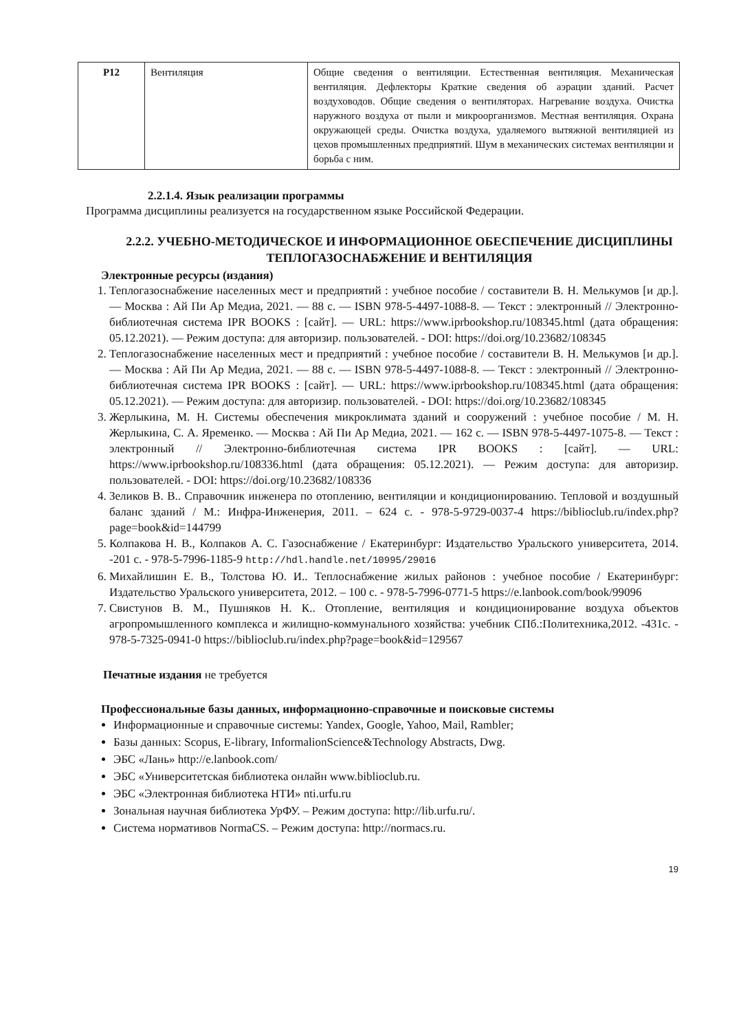| Р12 | Вентиляция | Общие сведения о вентиляции. Естественная вентиляция. Механическая вентиляция. Дефлекторы Краткие сведения об аэрации зданий. Расчет воздуховодов. Общие сведения о вентиляторах. Нагревание воздуха. Очистка наружного воздуха от пыли и микроорганизмов. Местная вентиляция. Охрана окружающей среды. Очистка воздуха, удаляемого вытяжной вентиляцией из цехов промышленных предприятий. Шум в механических системах вентиляции и борьба с ним. |
2.2.1.4. Язык реализации программы
Программа дисциплины реализуется на государственном языке Российской Федерации.
2.2.2. УЧЕБНО-МЕТОДИЧЕСКОЕ И ИНФОРМАЦИОННОЕ ОБЕСПЕЧЕНИЕ ДИСЦИПЛИНЫ ТЕПЛОГАЗОСНАБЖЕНИЕ И ВЕНТИЛЯЦИЯ
Электронные ресурсы (издания)
1. Теплогазоснабжение населенных мест и предприятий : учебное пособие / составители В. Н. Мелькумов [и др.]. — Москва : Ай Пи Ар Медиа, 2021. — 88 с. — ISBN 978-5-4497-1088-8. — Текст : электронный // Электронно-библиотечная система IPR BOOKS : [сайт]. — URL: https://www.iprbookshop.ru/108345.html (дата обращения: 05.12.2021). — Режим доступа: для авторизир. пользователей. - DOI: https://doi.org/10.23682/108345
2. Теплогазоснабжение населенных мест и предприятий : учебное пособие / составители В. Н. Мелькумов [и др.]. — Москва : Ай Пи Ар Медиа, 2021. — 88 с. — ISBN 978-5-4497-1088-8. — Текст : электронный // Электронно-библиотечная система IPR BOOKS : [сайт]. — URL: https://www.iprbookshop.ru/108345.html (дата обращения: 05.12.2021). — Режим доступа: для авторизир. пользователей. - DOI: https://doi.org/10.23682/108345
3. Жерлыкина, М. Н. Системы обеспечения микроклимата зданий и сооружений : учебное пособие / М. Н. Жерлыкина, С. А. Яременко. — Москва : Ай Пи Ар Медиа, 2021. — 162 с. — ISBN 978-5-4497-1075-8. — Текст : электронный // Электронно-библиотечная система IPR BOOKS : [сайт]. — URL: https://www.iprbookshop.ru/108336.html (дата обращения: 05.12.2021). — Режим доступа: для авторизир. пользователей. - DOI: https://doi.org/10.23682/108336
4. Зеликов В. В.. Справочник инженера по отоплению, вентиляции и кондиционированию. Тепловой и воздушный баланс зданий / М.: Инфра-Инженерия, 2011. – 624 с. - 978-5-9729-0037-4 https://biblioclub.ru/index.php?page=book&id=144799
5. Колпакова Н. В., Колпаков А. С. Газоснабжение / Екатеринбург: Издательство Уральского университета, 2014. -201 с. - 978-5-7996-1185-9 http://hdl.handle.net/10995/29016
6. Михайлишин Е. В., Толстова Ю. И.. Теплоснабжение жилых районов : учебное пособие / Екатеринбург: Издательство Уральского университета, 2012. – 100 с. - 978-5-7996-0771-5 https://e.lanbook.com/book/99096
7. Свистунов В. М., Пушняков Н. К.. Отопление, вентиляция и кондиционирование воздуха объектов агропромышленного комплекса и жилищно-коммунального хозяйства: учебник СПб.:Политехника,2012. -431с. - 978-5-7325-0941-0 https://biblioclub.ru/index.php?page=book&id=129567
Печатные издания не требуется
Профессиональные базы данных, информационно-справочные и поисковые системы
Информационные и справочные системы: Yandex, Google, Yahoo, Mail, Rambler;
Базы данных: Scopus, E-library, InformalionScience&Technology Abstracts, Dwg.
ЭБС «Лань» http://e.lanbook.com/
ЭБС «Университетская библиотека онлайн www.biblioclub.ru.
ЭБС «Электронная библиотека НТИ» nti.urfu.ru
Зональная научная библиотека УрФУ. – Режим доступа: http://lib.urfu.ru/.
Система нормативов NormaCS. – Режим доступа: http://normacs.ru.
19